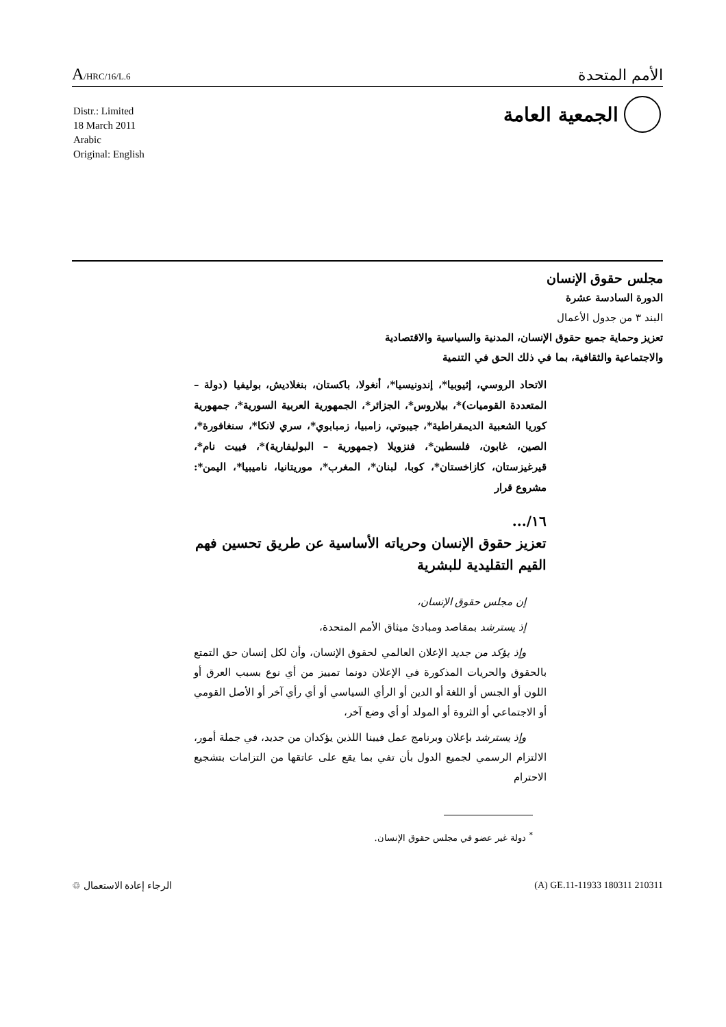A/HRC/16/L.6
الأمم المتحدة
الجمعية العامة
Distr.: Limited
18 March 2011
Arabic
Original: English
مجلس حقوق الإنسان
الدورة السادسة عشرة
البند ٣ من جدول الأعمال
تعزيز وحماية جميع حقوق الإنسان، المدنية والسياسية والاقتصادية
والاجتماعية والثقافية، بما في ذلك الحق في التنمية
الاتحاد الروسي، إثيوبيا*، إندونيسيا*، أنغولا، باكستان، بنغلاديش، بوليفيا (دولة – المتعددة القوميات)*، بيلاروس*، الجزائر*، الجمهورية العربية السورية*، جمهورية كوريا الشعبية الديمقراطية*، جيبوتي، زامبيا، زمبابوي*، سري لانكا*، سنغافورة*، الصين، غابون، فلسطين*، فنزويلا (جمهورية – البوليفارية)*، فييت نام*، قيرغيزستان، كازاخستان*، كوبا، لبنان*، المغرب*، موريتانيا، ناميبيا*، اليمن*: مشروع قرار
١٦/...
تعزيز حقوق الإنسان وحرياته الأساسية عن طريق تحسين فهم القيم التقليدية للبشرية
إن مجلس حقوق الإنسان،
إذ يسترشد بمقاصد ومبادئ ميثاق الأمم المتحدة،
وإذ يؤكد من جديد الإعلان العالمي لحقوق الإنسان، وأن لكل إنسان حق التمتع بالحقوق والحريات المذكورة في الإعلان دونما تمييز من أي نوع بسبب العرق أو اللون أو الجنس أو اللغة أو الدين أو الرأي السياسي أو أي رأي آخر أو الأصل القومي أو الاجتماعي أو الثروة أو المولد أو أي وضع آخر،
وإذ يسترشد بإعلان وبرنامج عمل فيينا اللذين يؤكدان من جديد، في جملة أمور، الالتزام الرسمي لجميع الدول بأن تفي بما يقع على عاتقها من التزامات بتشجيع الاحترام
<sup>*</sup> دولة غير عضو في مجلس حقوق الإنسان.
الرجاء إعادة الاستعمال ♲ (A) GE.11-11933 180311 210311